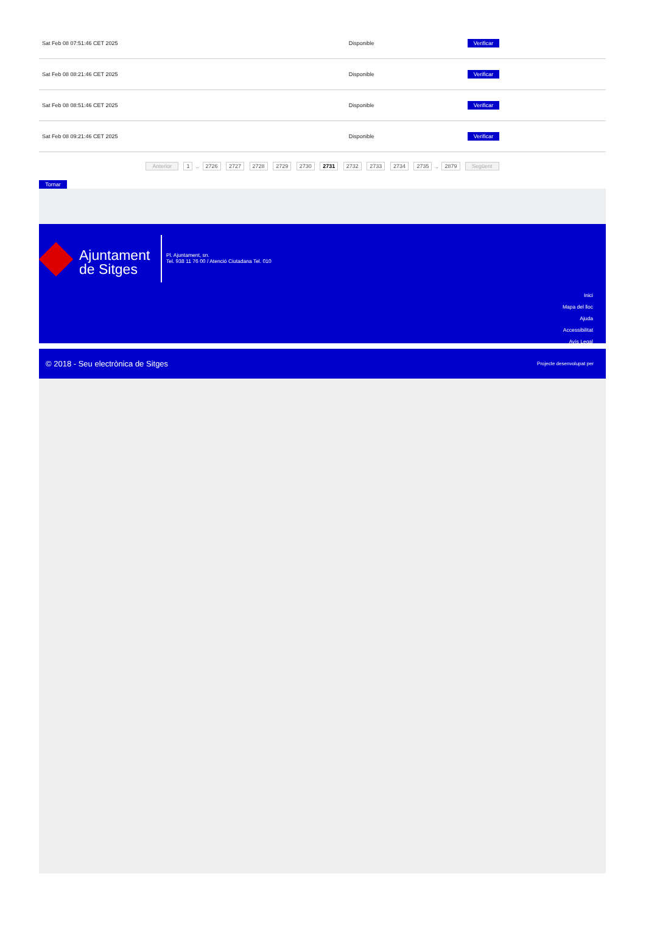| Sat Feb 08 07:51:46 CET 2025 | Disponible | Verificar |
| Sat Feb 08 08:21:46 CET 2025 | Disponible | Verificar |
| Sat Feb 08 08:51:46 CET 2025 | Disponible | Verificar |
| Sat Feb 08 09:21:46 CET 2025 | Disponible | Verificar |
Anterior 1 .. 2726 2727 2728 2729 2730 2731 2732 2733 2734 2735 .. 2879 Següent
Tornar
Ajuntament
de Sitges
Pl. Ajuntament, sn.
Tel. 938 11 76 00 / Atenció Ciutadana Tel. 010
Inici
Mapa del lloc
Ajuda
Accessibilitat
Avís Legal
© 2018 - Seu electrònica de Sitges Projecte desenvolupat per